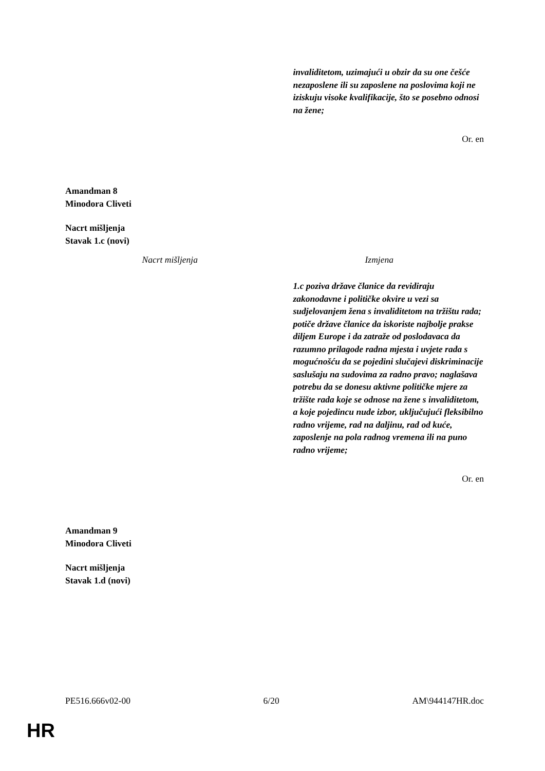| | invaliditetom, uzimajući u obzir da su one češće nezaposlene ili su zaposlene na poslovima koji ne iziskuju visoke kvalifikacije, što se posebno odnosi na žene; |
Or. en
Amandman 8
Minodora Cliveti
Nacrt mišljenja
Stavak 1.c (novi)
| Nacrt mišljenja | Izmjena |
| --- | --- |
| | 1.c poziva države članice da revidiraju zakonodavne i političke okvire u vezi sa sudjelovanjem žena s invaliditetom na tržištu rada; potiče države članice da iskoriste najbolje prakse diljem Europe i da zatraže od poslodavaca da razumno prilagode radna mjesta i uvjete rada s mogućnošću da se pojedini slučajevi diskriminacije saslušaju na sudovima za radno pravo; naglašava potrebu da se donesu aktivne političke mjere za tržište rada koje se odnose na žene s invaliditetom, a koje pojedincu nude izbor, uključujući fleksibilno radno vrijeme, rad na daljinu, rad od kuće, zaposlenje na pola radnog vremena ili na puno radno vrijeme; |
Or. en
Amandman 9
Minodora Cliveti
Nacrt mišljenja
Stavak 1.d (novi)
PE516.666v02-00 6/20 AM\944147HR.doc
HR